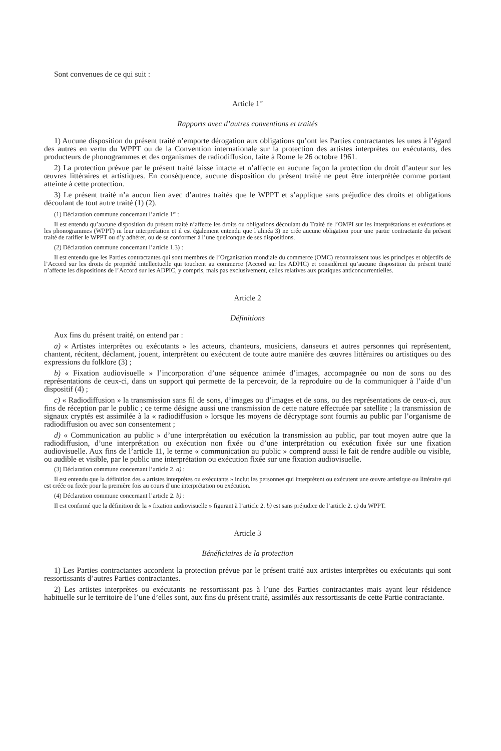Sont convenues de ce qui suit :
Article 1<sup>er</sup>
Rapports avec d’autres conventions et traités
1) Aucune disposition du présent traité n’emporte dérogation aux obligations qu’ont les Parties contractantes les unes à l’égard des autres en vertu du WPPT ou de la Convention internationale sur la protection des artistes interprètes ou exécutants, des producteurs de phonogrammes et des organismes de radiodiffusion, faite à Rome le 26 octobre 1961.
2) La protection prévue par le présent traité laisse intacte et n’affecte en aucune façon la protection du droit d’auteur sur les œuvres littéraires et artistiques. En conséquence, aucune disposition du présent traité ne peut être interprétée comme portant atteinte à cette protection.
3) Le présent traité n’a aucun lien avec d’autres traités que le WPPT et s’applique sans préjudice des droits et obligations découlant de tout autre traité (1) (2).
(1) Déclaration commune concernant l’article 1<sup>er</sup> :
Il est entendu qu’aucune disposition du présent traité n’affecte les droits ou obligations découlant du Traité de l’OMPI sur les interprétations et exécutions et les phonogrammes (WPPT) ni leur interprétation et il est également entendu que l’alinéa 3) ne crée aucune obligation pour une partie contractante du présent traité de ratifier le WPPT ou d’y adhérer, ou de se conformer à l’une quelconque de ses dispositions.
(2) Déclaration commune concernant l’article 1.3) :
Il est entendu que les Parties contractantes qui sont membres de l’Organisation mondiale du commerce (OMC) reconnaissent tous les principes et objectifs de l’Accord sur les droits de propriété intellectuelle qui touchent au commerce (Accord sur les ADPIC) et considèrent qu’aucune disposition du présent traité n’affecte les dispositions de l’Accord sur les ADPIC, y compris, mais pas exclusivement, celles relatives aux pratiques anticoncurrentielles.
Article 2
Définitions
Aux fins du présent traité, on entend par :
a) « Artistes interprètes ou exécutants » les acteurs, chanteurs, musiciens, danseurs et autres personnes qui représentent, chantent, récitent, déclament, jouent, interprètent ou exécutent de toute autre manière des œuvres littéraires ou artistiques ou des expressions du folklore (3) ;
b) « Fixation audiovisuelle » l’incorporation d’une séquence animée d’images, accompagnée ou non de sons ou des représentations de ceux-ci, dans un support qui permette de la percevoir, de la reproduire ou de la communiquer à l’aide d’un dispositif (4) ;
c) « Radiodiffusion » la transmission sans fil de sons, d’images ou d’images et de sons, ou des représentations de ceux-ci, aux fins de réception par le public ; ce terme désigne aussi une transmission de cette nature effectuée par satellite ; la transmission de signaux cryptés est assimilée à la « radiodiffusion » lorsque les moyens de décryptage sont fournis au public par l’organisme de radiodiffusion ou avec son consentement ;
d) « Communication au public » d’une interprétation ou exécution la transmission au public, par tout moyen autre que la radiodiffusion, d’une interprétation ou exécution non fixée ou d’une interprétation ou exécution fixée sur une fixation audiovisuelle. Aux fins de l’article 11, le terme « communication au public » comprend aussi le fait de rendre audible ou visible, ou audible et visible, par le public une interprétation ou exécution fixée sur une fixation audiovisuelle.
(3) Déclaration commune concernant l’article 2. a) :
Il est entendu que la définition des « artistes interprètes ou exécutants » inclut les personnes qui interprètent ou exécutent une œuvre artistique ou littéraire qui est créée ou fixée pour la première fois au cours d’une interprétation ou exécution.
(4) Déclaration commune concernant l’article 2. b) :
Il est confirmé que la définition de la « fixation audiovisuelle » figurant à l’article 2. b) est sans préjudice de l’article 2. c) du WPPT.
Article 3
Bénéficiaires de la protection
1) Les Parties contractantes accordent la protection prévue par le présent traité aux artistes interprètes ou exécutants qui sont ressortissants d’autres Parties contractantes.
2) Les artistes interprètes ou exécutants ne ressortissant pas à l’une des Parties contractantes mais ayant leur résidence habituelle sur le territoire de l’une d’elles sont, aux fins du présent traité, assimilés aux ressortissants de cette Partie contractante.